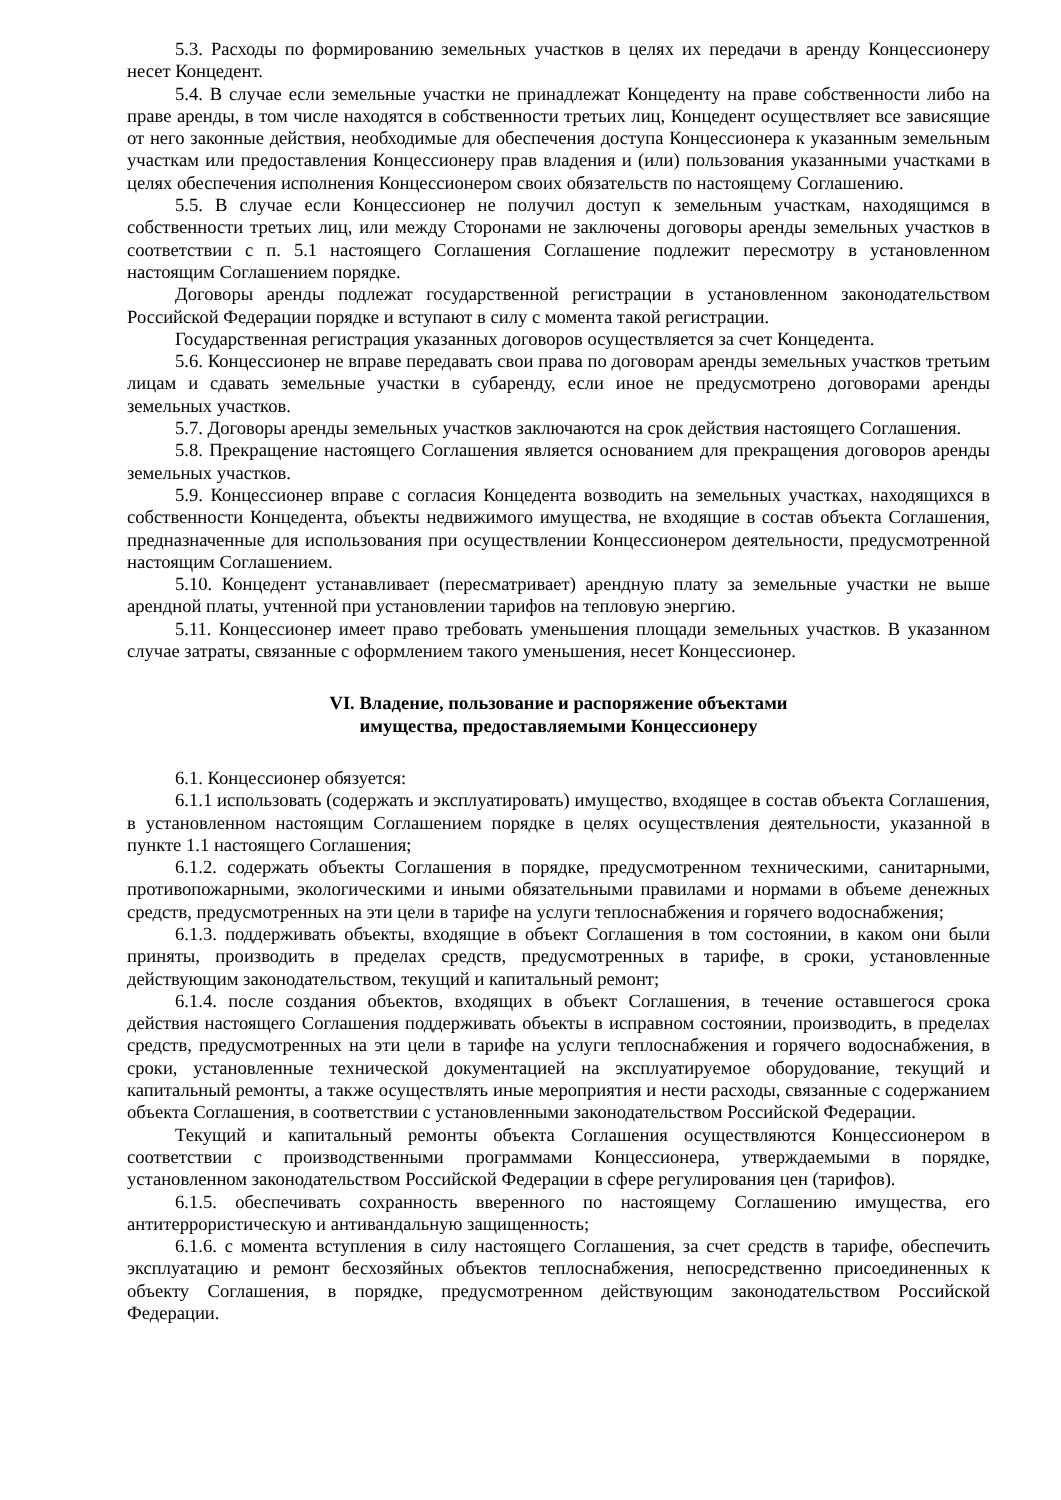5.3. Расходы по формированию земельных участков в целях их передачи в аренду Концессионеру несет Концедент.
5.4. В случае если земельные участки не принадлежат Концеденту на праве собственности либо на праве аренды, в том числе находятся в собственности третьих лиц, Концедент осуществляет все зависящие от него законные действия, необходимые для обеспечения доступа Концессионера к указанным земельным участкам или предоставления Концессионеру прав владения и (или) пользования указанными участками в целях обеспечения исполнения Концессионером своих обязательств по настоящему Соглашению.
5.5. В случае если Концессионер не получил доступ к земельным участкам, находящимся в собственности третьих лиц, или между Сторонами не заключены договоры аренды земельных участков в соответствии с п. 5.1 настоящего Соглашения Соглашение подлежит пересмотру в установленном настоящим Соглашением порядке.
Договоры аренды подлежат государственной регистрации в установленном законодательством Российской Федерации порядке и вступают в силу с момента такой регистрации.
Государственная регистрация указанных договоров осуществляется за счет Концедента.
5.6. Концессионер не вправе передавать свои права по договорам аренды земельных участков третьим лицам и сдавать земельные участки в субаренду, если иное не предусмотрено договорами аренды земельных участков.
5.7. Договоры аренды земельных участков заключаются на срок действия настоящего Соглашения.
5.8. Прекращение настоящего Соглашения является основанием для прекращения договоров аренды земельных участков.
5.9. Концессионер вправе с согласия Концедента возводить на земельных участках, находящихся в собственности Концедента, объекты недвижимого имущества, не входящие в состав объекта Соглашения, предназначенные для использования при осуществлении Концессионером деятельности, предусмотренной настоящим Соглашением.
5.10. Концедент устанавливает (пересматривает) арендную плату за земельные участки не выше арендной платы, учтенной при установлении тарифов на тепловую энергию.
5.11. Концессионер имеет право требовать уменьшения площади земельных участков. В указанном случае затраты, связанные с оформлением такого уменьшения, несет Концессионер.
VI. Владение, пользование и распоряжение объектами
имущества, предоставляемыми Концессионеру
6.1. Концессионер обязуется:
6.1.1 использовать (содержать и эксплуатировать) имущество, входящее в состав объекта Соглашения, в установленном настоящим Соглашением порядке в целях осуществления деятельности, указанной в пункте 1.1 настоящего Соглашения;
6.1.2. содержать объекты Соглашения в порядке, предусмотренном техническими, санитарными, противопожарными, экологическими и иными обязательными правилами и нормами в объеме денежных средств, предусмотренных на эти цели в тарифе на услуги теплоснабжения и горячего водоснабжения;
6.1.3. поддерживать объекты, входящие в объект Соглашения в том состоянии, в каком они были приняты, производить в пределах средств, предусмотренных в тарифе, в сроки, установленные действующим законодательством, текущий и капитальный ремонт;
6.1.4. после создания объектов, входящих в объект Соглашения, в течение оставшегося срока действия настоящего Соглашения поддерживать объекты в исправном состоянии, производить, в пределах средств, предусмотренных на эти цели в тарифе на услуги теплоснабжения и горячего водоснабжения, в сроки, установленные технической документацией на эксплуатируемое оборудование, текущий и капитальный ремонты, а также осуществлять иные мероприятия и нести расходы, связанные с содержанием объекта Соглашения, в соответствии с установленными законодательством Российской Федерации.
Текущий и капитальный ремонты объекта Соглашения осуществляются Концессионером в соответствии с производственными программами Концессионера, утверждаемыми в порядке, установленном законодательством Российской Федерации в сфере регулирования цен (тарифов).
6.1.5. обеспечивать сохранность вверенного по настоящему Соглашению имущества, его антитеррористическую и антивандальную защищенность;
6.1.6. с момента вступления в силу настоящего Соглашения, за счет средств в тарифе, обеспечить эксплуатацию и ремонт бесхозяйных объектов теплоснабжения, непосредственно присоединенных к объекту Соглашения, в порядке, предусмотренном действующим законодательством Российской Федерации.